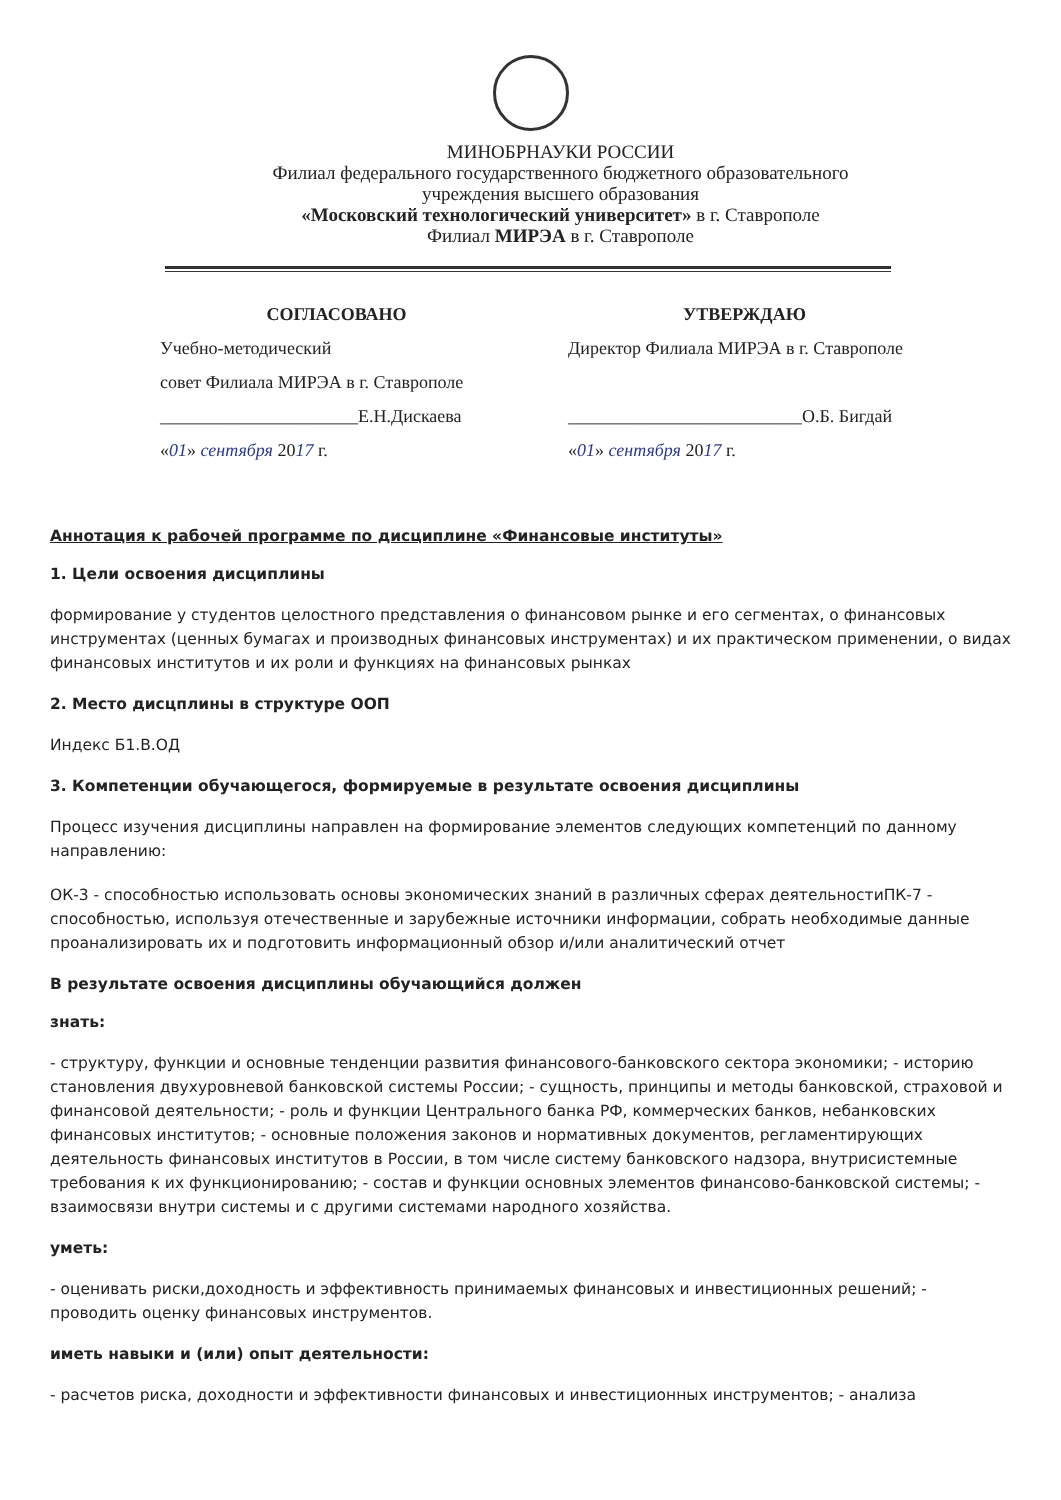МИНОБРНАУКИ РОССИИ
Филиал федерального государственного бюджетного образовательного
учреждения высшего образования
«Московский технологический университет» в г. Ставрополе
Филиал МИРЭА в г. Ставрополе
СОГЛАСОВАНО
Учебно-методический
совет Филиала МИРЭА в г. Ставрополе
______________________Е.Н.Дискаева
«01» сентября 2017 г.
УТВЕРЖДАЮ
Директор Филиала МИРЭА в г. Ставрополе
__________________________О.Б. Бигдай
«01» сентября 2017 г.
Аннотация к рабочей программе по дисциплине «Финансовые институты»
1. Цели освоения дисциплины
формирование у студентов целостного представления о финансовом рынке и его сегментах, о финансовых инструментах (ценных бумагах и производных финансовых инструментах) и их практическом применении, о видах финансовых институтов и их роли и функциях на финансовых рынках
2. Место дисцплины в структуре ООП
Индекс Б1.В.ОД
3. Компетенции обучающегося, формируемые в результате освоения дисциплины
Процесс изучения дисциплины направлен на формирование элементов следующих компетенций по данному направлению:
ОК-3 - способностью использовать основы экономических знаний в различных сферах деятельностиПК-7 - способностью, используя отечественные и зарубежные источники информации, собрать необходимые данные проанализировать их и подготовить информационный обзор и/или аналитический отчет
В результате освоения дисциплины обучающийся должен
знать:
- структуру, функции и основные тенденции развития финансового-банковского сектора экономики; - историю становления двухуровневой банковской системы России; - сущность, принципы и методы банковской, страховой и финансовой деятельности; - роль и функции Центрального банка РФ, коммерческих банков, небанковских финансовых институтов; - основные положения законов и нормативных документов, регламентирующих деятельность финансовых институтов в России, в том числе систему банковского надзора, внутрисистемные требования к их функционированию; - состав и функции основных элементов финансово-банковской системы; - взаимосвязи внутри системы и с другими системами народного хозяйства.
уметь:
- оценивать риски,доходность и эффективность принимаемых финансовых и инвестиционных решений; - проводить оценку финансовых инструментов.
иметь навыки и (или) опыт деятельности:
- расчетов риска, доходности и эффективности финансовых и инвестиционных инструментов; - анализа